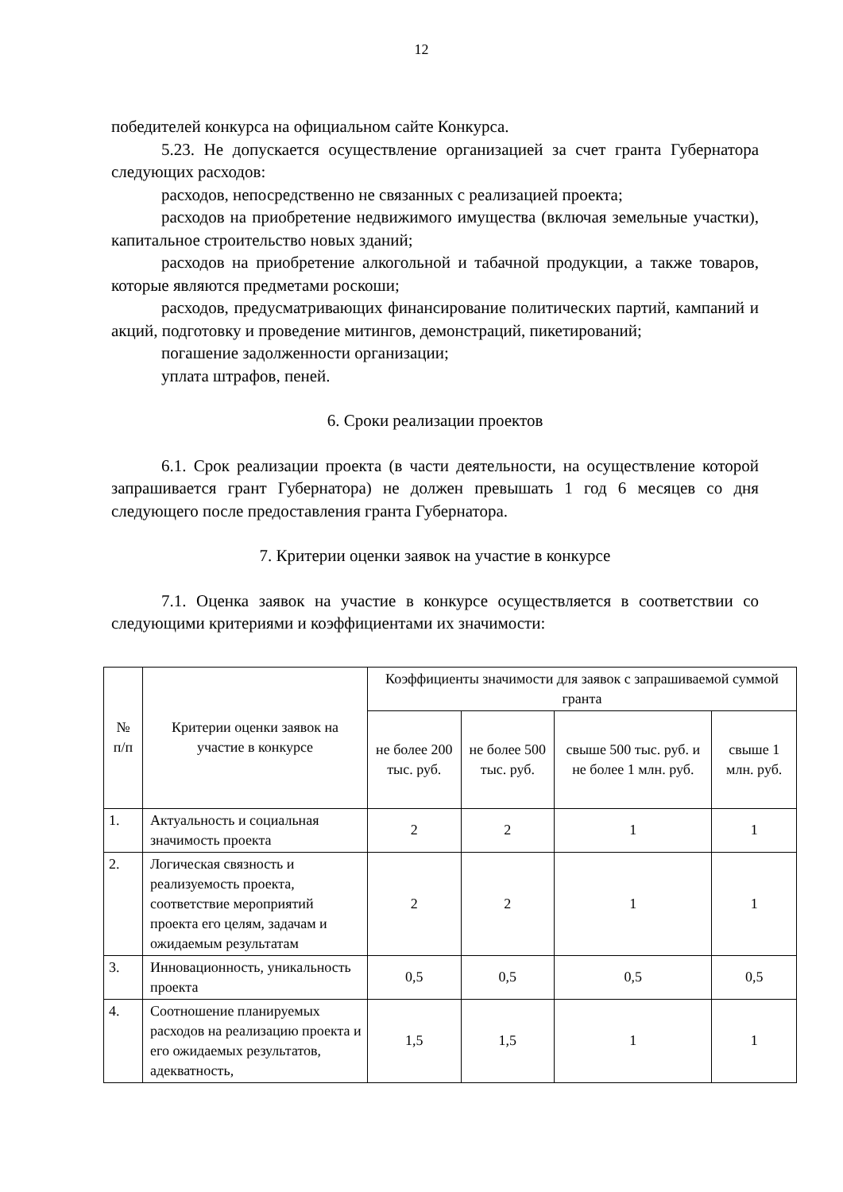12
победителей конкурса на официальном сайте Конкурса.
5.23. Не допускается осуществление организацией за счет гранта Губернатора следующих расходов:
расходов, непосредственно не связанных с реализацией проекта;
расходов на приобретение недвижимого имущества (включая земельные участки), капитальное строительство новых зданий;
расходов на приобретение алкогольной и табачной продукции, а также товаров, которые являются предметами роскоши;
расходов, предусматривающих финансирование политических партий, кампаний и акций, подготовку и проведение митингов, демонстраций, пикетирований;
погашение задолженности организации;
уплата штрафов, пеней.
6. Сроки реализации проектов
6.1. Срок реализации проекта (в части деятельности, на осуществление которой запрашивается грант Губернатора) не должен превышать 1 год 6 месяцев со дня следующего после предоставления гранта Губернатора.
7. Критерии оценки заявок на участие в конкурсе
7.1. Оценка заявок на участие в конкурсе осуществляется в соответствии со следующими критериями и коэффициентами их значимости:
| № п/п | Критерии оценки заявок на участие в конкурсе | Коэффициенты значимости для заявок с запрашиваемой суммой гранта | | | |
| --- | --- | --- | --- | --- | --- |
| | | не более 200 тыс. руб. | не более 500 тыс. руб. | свыше 500 тыс. руб. и не более 1 млн. руб. | свыше 1 млн. руб. |
| 1. | Актуальность и социальная значимость проекта | 2 | 2 | 1 | 1 |
| 2. | Логическая связность и реализуемость проекта, соответствие мероприятий проекта его целям, задачам и ожидаемым результатам | 2 | 2 | 1 | 1 |
| 3. | Инновационность, уникальность проекта | 0,5 | 0,5 | 0,5 | 0,5 |
| 4. | Соотношение планируемых расходов на реализацию проекта и его ожидаемых результатов, адекватность, | 1,5 | 1,5 | 1 | 1 |